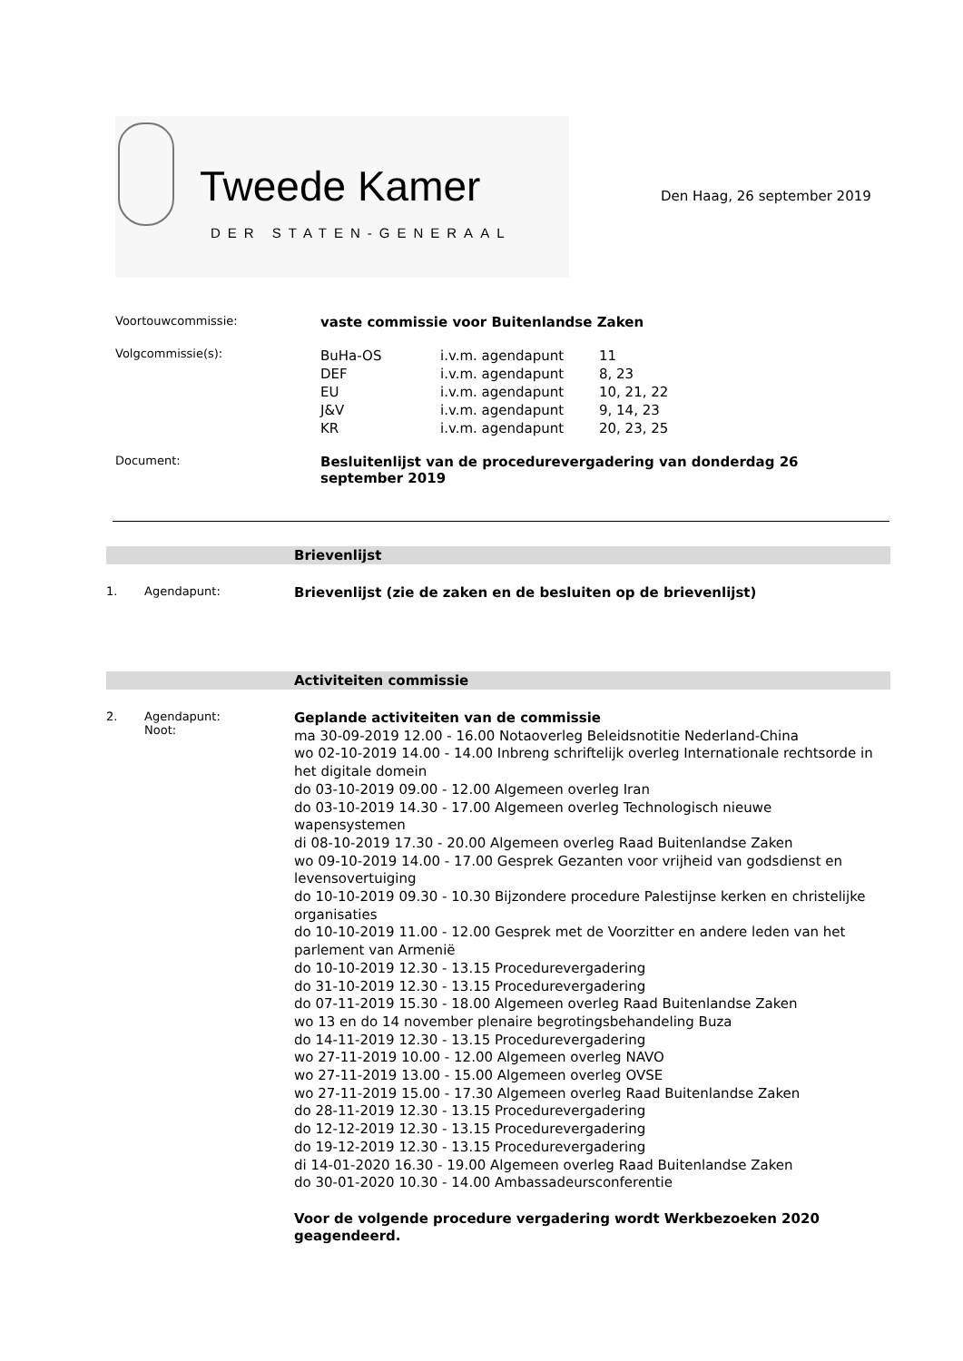Tweede Kamer
DER STATEN-GENERAAL
Den Haag, 26 september 2019
Voortouwcommissie:
vaste commissie voor Buitenlandse Zaken
Volgcommissie(s):
| BuHa-OS | i.v.m. agendapunt | 11 |
| DEF | i.v.m. agendapunt | 8, 23 |
| EU | i.v.m. agendapunt | 10, 21, 22 |
| J&V | i.v.m. agendapunt | 9, 14, 23 |
| KR | i.v.m. agendapunt | 20, 23, 25 |
Document:
Besluitenlijst van de procedurevergadering van donderdag 26 september 2019
Brievenlijst
1. Agendapunt:
Brievenlijst (zie de zaken en de besluiten op de brievenlijst)
Activiteiten commissie
2. Agendapunt:
Noot:
Geplande activiteiten van de commissie
ma 30-09-2019 12.00 - 16.00 Notaoverleg Beleidsnotitie Nederland-China
wo 02-10-2019 14.00 - 14.00 Inbreng schriftelijk overleg Internationale rechtsorde in het digitale domein
do 03-10-2019 09.00 - 12.00 Algemeen overleg Iran
do 03-10-2019 14.30 - 17.00 Algemeen overleg Technologisch nieuwe wapensystemen
di 08-10-2019 17.30 - 20.00 Algemeen overleg Raad Buitenlandse Zaken
wo 09-10-2019 14.00 - 17.00 Gesprek Gezanten voor vrijheid van godsdienst en levensovertuiging
do 10-10-2019 09.30 - 10.30 Bijzondere procedure Palestijnse kerken en christelijke organisaties
do 10-10-2019 11.00 - 12.00 Gesprek met de Voorzitter en andere leden van het parlement van Armenië
do 10-10-2019 12.30 - 13.15 Procedurevergadering
do 31-10-2019 12.30 - 13.15 Procedurevergadering
do 07-11-2019 15.30 - 18.00 Algemeen overleg Raad Buitenlandse Zaken
wo 13 en do 14 november plenaire begrotingsbehandeling Buza
do 14-11-2019 12.30 - 13.15 Procedurevergadering
wo 27-11-2019 10.00 - 12.00 Algemeen overleg NAVO
wo 27-11-2019 13.00 - 15.00 Algemeen overleg OVSE
wo 27-11-2019 15.00 - 17.30 Algemeen overleg Raad Buitenlandse Zaken
do 28-11-2019 12.30 - 13.15 Procedurevergadering
do 12-12-2019 12.30 - 13.15 Procedurevergadering
do 19-12-2019 12.30 - 13.15 Procedurevergadering
di 14-01-2020 16.30 - 19.00 Algemeen overleg Raad Buitenlandse Zaken
do 30-01-2020 10.30 - 14.00 Ambassadeursconferentie
Voor de volgende procedure vergadering wordt Werkbezoeken 2020 geagendeerd.